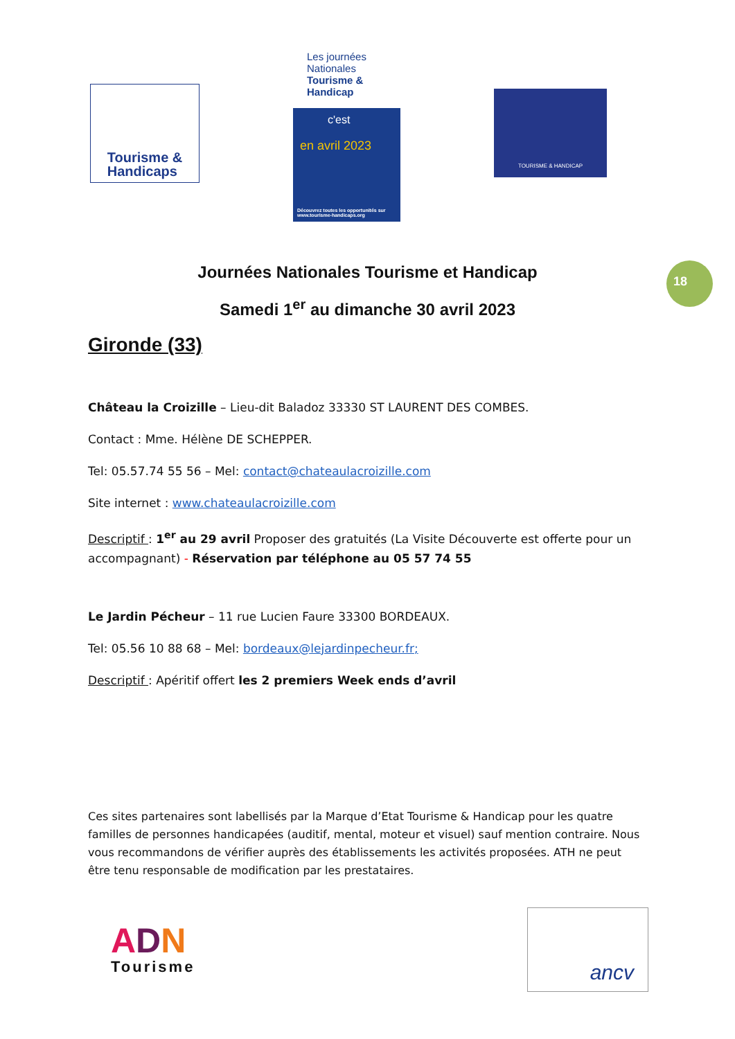Tourisme &
Handicaps
Les journées Nationales Tourisme & Handicap
c'est
en avril 2023
Découvrez toutes les opportunités sur www.tourisme-handicaps.org
TOURISME & HANDICAP
18
Journées Nationales Tourisme et Handicap
Samedi 1<sup>er</sup> au dimanche 30 avril 2023
Gironde (33)
Château la Croizille – Lieu-dit Baladoz 33330 ST LAURENT DES COMBES.
Contact : Mme. Hélène DE SCHEPPER.
Tel: 05.57.74 55 56 – Mel: contact@chateaulacroizille.com
Site internet : www.chateaulacroizille.com
Descriptif : 1<sup>er</sup> au 29 avril Proposer des gratuités (La Visite Découverte est offerte pour un accompagnant) - Réservation par téléphone au 05 57 74 55
Le Jardin Pécheur – 11 rue Lucien Faure 33300 BORDEAUX.
Tel: 05.56 10 88 68 – Mel: bordeaux@lejardinpecheur.fr;
Descriptif : Apéritif offert les 2 premiers Week ends d’avril
Ces sites partenaires sont labellisés par la Marque d’Etat Tourisme & Handicap pour les quatre familles de personnes handicapées (auditif, mental, moteur et visuel) sauf mention contraire. Nous vous recommandons de vérifier auprès des établissements les activités proposées. ATH ne peut être tenu responsable de modification par les prestataires.
ADN
Tourisme
ancv